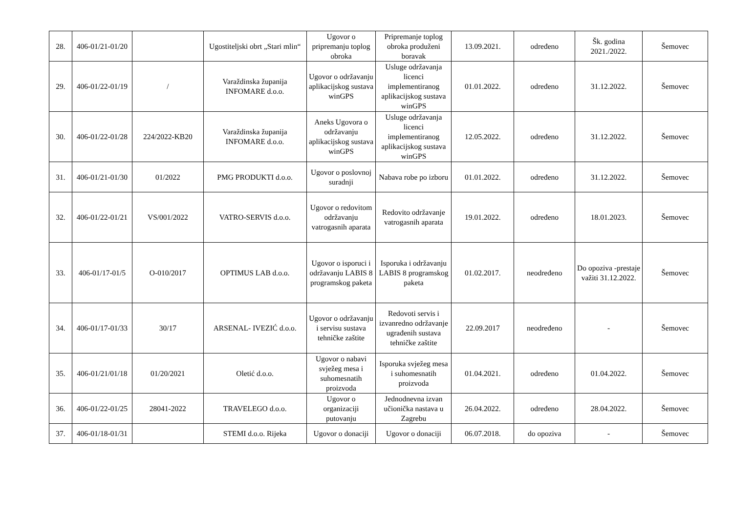| 28. | 406-01/21-01/20 | | Ugostiteljski obrt „Stari mlin“ | Ugovor o pripremanju toplog obroka | Pripremanje toplog obroka produženi boravak | 13.09.2021. | određeno | Šk. godina 2021./2022. | Šemovec |
| 29. | 406-01/22-01/19 | / | Varaždinska županija INFOMARE d.o.o. | Ugovor o održavanju aplikacijskog sustava winGPS | Usluge održavanja licenci implementiranog aplikacijskog sustava winGPS | 01.01.2022. | određeno | 31.12.2022. | Šemovec |
| 30. | 406-01/22-01/28 | 224/2022-KB20 | Varaždinska županija INFOMARE d.o.o. | Aneks Ugovora o održavanju aplikacijskog sustava winGPS | Usluge održavanja licenci implementiranog aplikacijskog sustava winGPS | 12.05.2022. | određeno | 31.12.2022. | Šemovec |
| 31. | 406-01/21-01/30 | 01/2022 | PMG PRODUKTI d.o.o. | Ugovor o poslovnoj suradnji | Nabava robe po izboru | 01.01.2022. | određeno | 31.12.2022. | Šemovec |
| 32. | 406-01/22-01/21 | VS/001/2022 | VATRO-SERVIS d.o.o. | Ugovor o redovitom održavanju vatrogasnih aparata | Redovito održavanje vatrogasnih aparata | 19.01.2022. | određeno | 18.01.2023. | Šemovec |
| 33. | 406-01/17-01/5 | O-010/2017 | OPTIMUS LAB d.o.o. | Ugovor o isporuci i održavanju LABIS 8 programskog paketa | Isporuka i održavanju LABIS 8 programskog paketa | 01.02.2017. | neodređeno | Do opoziva -prestaje važiti 31.12.2022. | Šemovec |
| 34. | 406-01/17-01/33 | 30/17 | ARSENAL- IVEZIĆ d.o.o. | Ugovor o održavanju i servisu sustava tehničke zaštite | Redovoti servis i izvanredno održavanje ugrađenih sustava tehničke zaštite | 22.09.2017 | neodređeno | - | Šemovec |
| 35. | 406-01/21/01/18 | 01/20/2021 | Oletić d.o.o. | Ugovor o nabavi svježeg mesa i suhomesnatih proizvoda | Isporuka svježeg mesa i suhomesnatih proizvoda | 01.04.2021. | određeno | 01.04.2022. | Šemovec |
| 36. | 406-01/22-01/25 | 28041-2022 | TRAVELEGO d.o.o. | Ugovor o organizaciji putovanju | Jednodnevna izvan učionička nastava u Zagrebu | 26.04.2022. | određeno | 28.04.2022. | Šemovec |
| 37. | 406-01/18-01/31 | | STEMI d.o.o. Rijeka | Ugovor o donaciji | Ugovor o donaciji | 06.07.2018. | do opoziva | - | Šemovec |